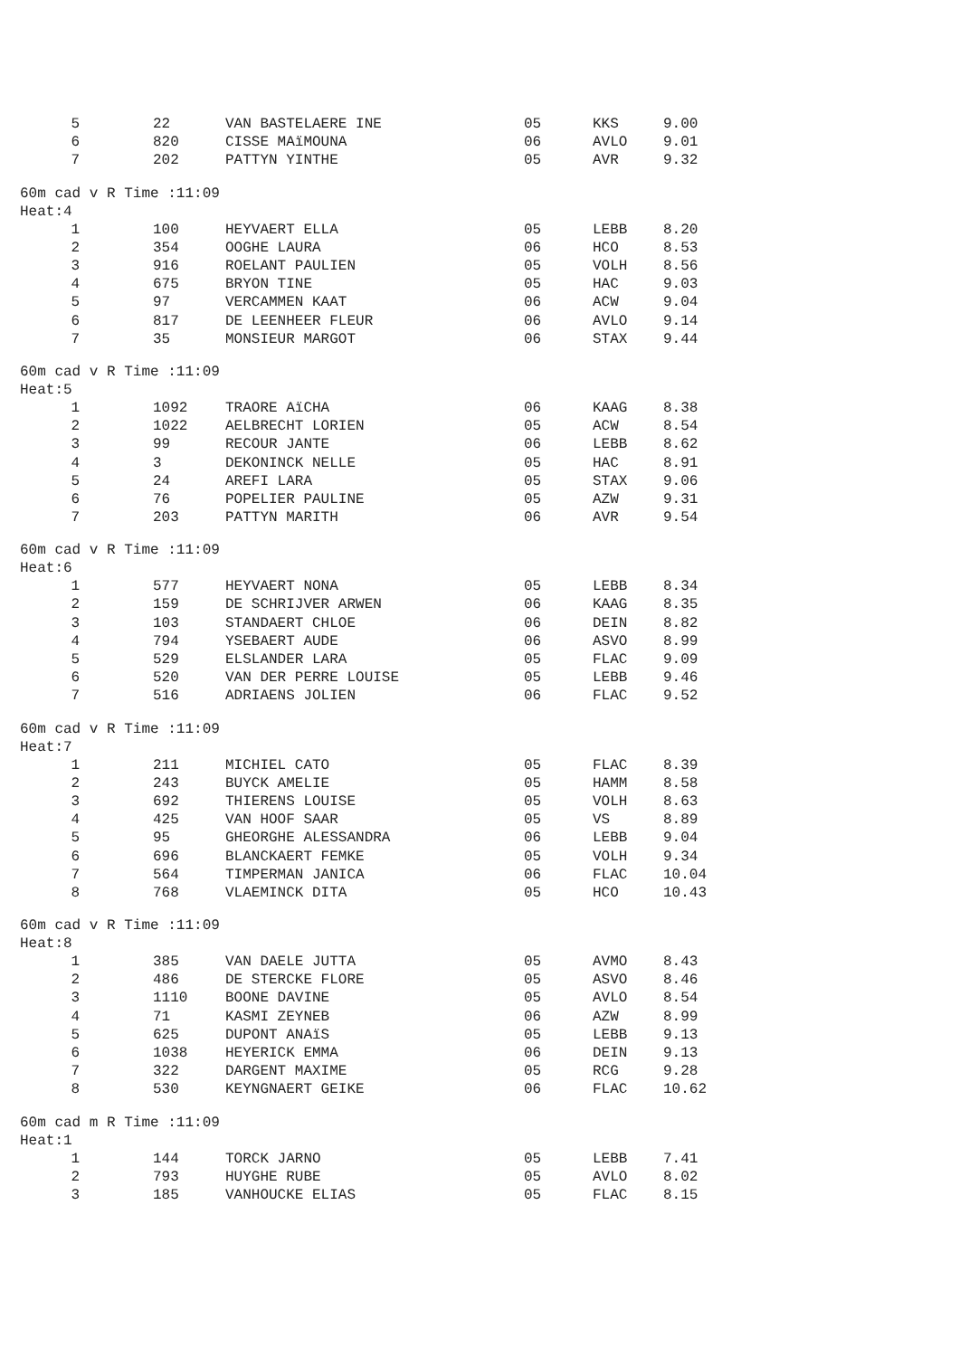| 5 | 22 | VAN BASTELAERE INE | 05 | KKS | 9.00 |
| 6 | 820 | CISSE MAïMOUNA | 06 | AVLO | 9.01 |
| 7 | 202 | PATTYN YINTHE | 05 | AVR | 9.32 |
60m cad v R Time :11:09
Heat:4
| 1 | 100 | HEYVAERT ELLA | 05 | LEBB | 8.20 |
| 2 | 354 | OOGHE LAURA | 06 | HCO | 8.53 |
| 3 | 916 | ROELANT PAULIEN | 05 | VOLH | 8.56 |
| 4 | 675 | BRYON TINE | 05 | HAC | 9.03 |
| 5 | 97 | VERCAMMEN KAAT | 06 | ACW | 9.04 |
| 6 | 817 | DE LEENHEER FLEUR | 06 | AVLO | 9.14 |
| 7 | 35 | MONSIEUR MARGOT | 06 | STAX | 9.44 |
60m cad v R Time :11:09
Heat:5
| 1 | 1092 | TRAORE AïCHA | 06 | KAAG | 8.38 |
| 2 | 1022 | AELBRECHT LORIEN | 05 | ACW | 8.54 |
| 3 | 99 | RECOUR JANTE | 06 | LEBB | 8.62 |
| 4 | 3 | DEKONINCK NELLE | 05 | HAC | 8.91 |
| 5 | 24 | AREFI LARA | 05 | STAX | 9.06 |
| 6 | 76 | POPELIER PAULINE | 05 | AZW | 9.31 |
| 7 | 203 | PATTYN MARITH | 06 | AVR | 9.54 |
60m cad v R Time :11:09
Heat:6
| 1 | 577 | HEYVAERT NONA | 05 | LEBB | 8.34 |
| 2 | 159 | DE SCHRIJVER ARWEN | 06 | KAAG | 8.35 |
| 3 | 103 | STANDAERT CHLOE | 06 | DEIN | 8.82 |
| 4 | 794 | YSEBAERT AUDE | 06 | ASVO | 8.99 |
| 5 | 529 | ELSLANDER LARA | 05 | FLAC | 9.09 |
| 6 | 520 | VAN DER PERRE LOUISE | 05 | LEBB | 9.46 |
| 7 | 516 | ADRIAENS JOLIEN | 06 | FLAC | 9.52 |
60m cad v R Time :11:09
Heat:7
| 1 | 211 | MICHIEL CATO | 05 | FLAC | 8.39 |
| 2 | 243 | BUYCK AMELIE | 05 | HAMM | 8.58 |
| 3 | 692 | THIERENS LOUISE | 05 | VOLH | 8.63 |
| 4 | 425 | VAN HOOF SAAR | 05 | VS | 8.89 |
| 5 | 95 | GHEORGHE ALESSANDRA | 06 | LEBB | 9.04 |
| 6 | 696 | BLANCKAERT FEMKE | 05 | VOLH | 9.34 |
| 7 | 564 | TIMPERMAN JANICA | 06 | FLAC | 10.04 |
| 8 | 768 | VLAEMINCK DITA | 05 | HCO | 10.43 |
60m cad v R Time :11:09
Heat:8
| 1 | 385 | VAN DAELE JUTTA | 05 | AVMO | 8.43 |
| 2 | 486 | DE STERCKE FLORE | 05 | ASVO | 8.46 |
| 3 | 1110 | BOONE DAVINE | 05 | AVLO | 8.54 |
| 4 | 71 | KASMI ZEYNEB | 06 | AZW | 8.99 |
| 5 | 625 | DUPONT ANAïS | 05 | LEBB | 9.13 |
| 6 | 1038 | HEYERICK EMMA | 06 | DEIN | 9.13 |
| 7 | 322 | DARGENT MAXIME | 05 | RCG | 9.28 |
| 8 | 530 | KEYNGNAERT GEIKE | 06 | FLAC | 10.62 |
60m cad m R Time :11:09
Heat:1
| 1 | 144 | TORCK JARNO | 05 | LEBB | 7.41 |
| 2 | 793 | HUYGHE RUBE | 05 | AVLO | 8.02 |
| 3 | 185 | VANHOUCKE ELIAS | 05 | FLAC | 8.15 |